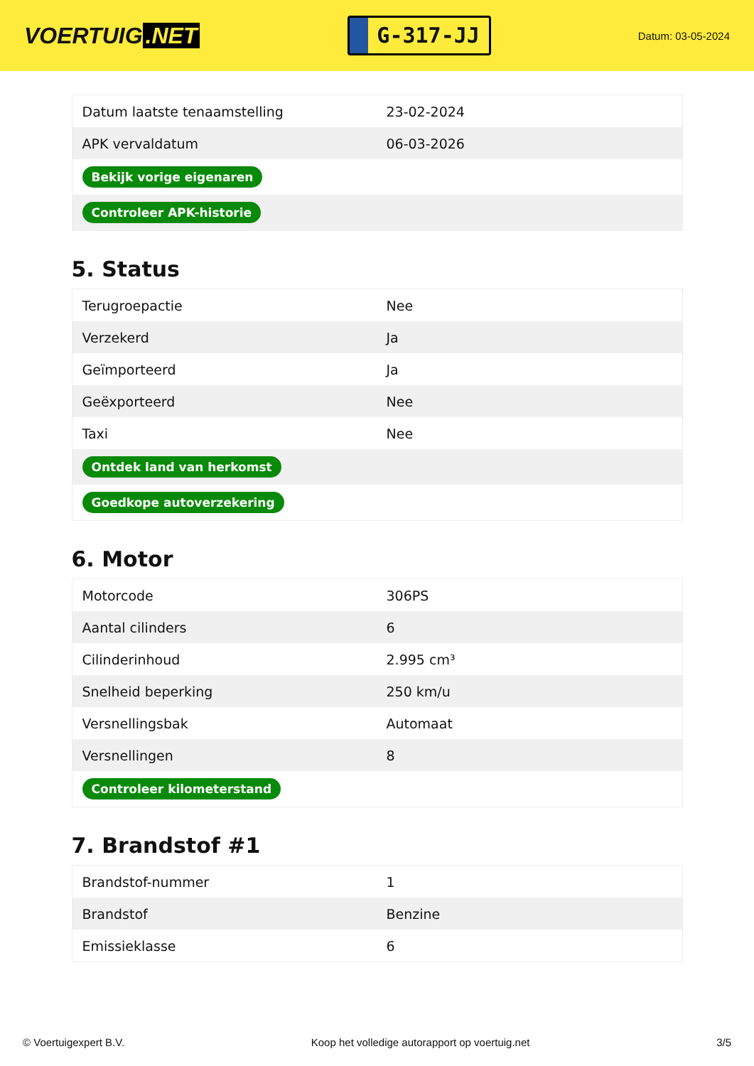VOERTUIG.NET
G-317-JJ
Datum: 03-05-2024
| Datum laatste tenaamstelling | 23-02-2024 |
| APK vervaldatum | 06-03-2026 |
| Bekijk vorige eigenaren | |
| Controleer APK-historie | |
5. Status
| Terugroepactie | Nee |
| Verzekerd | Ja |
| Geïmporteerd | Ja |
| Geëxporteerd | Nee |
| Taxi | Nee |
| Ontdek land van herkomst | |
| Goedkope autoverzekering | |
6. Motor
| Motorcode | 306PS |
| Aantal cilinders | 6 |
| Cilinderinhoud | 2.995 cm³ |
| Snelheid beperking | 250 km/u |
| Versnellingsbak | Automaat |
| Versnellingen | 8 |
| Controleer kilometerstand | |
7. Brandstof #1
| Brandstof-nummer | 1 |
| Brandstof | Benzine |
| Emissieklasse | 6 |
© Voertuigexpert B.V. Koop het volledige autorapport op voertuig.net 3/5